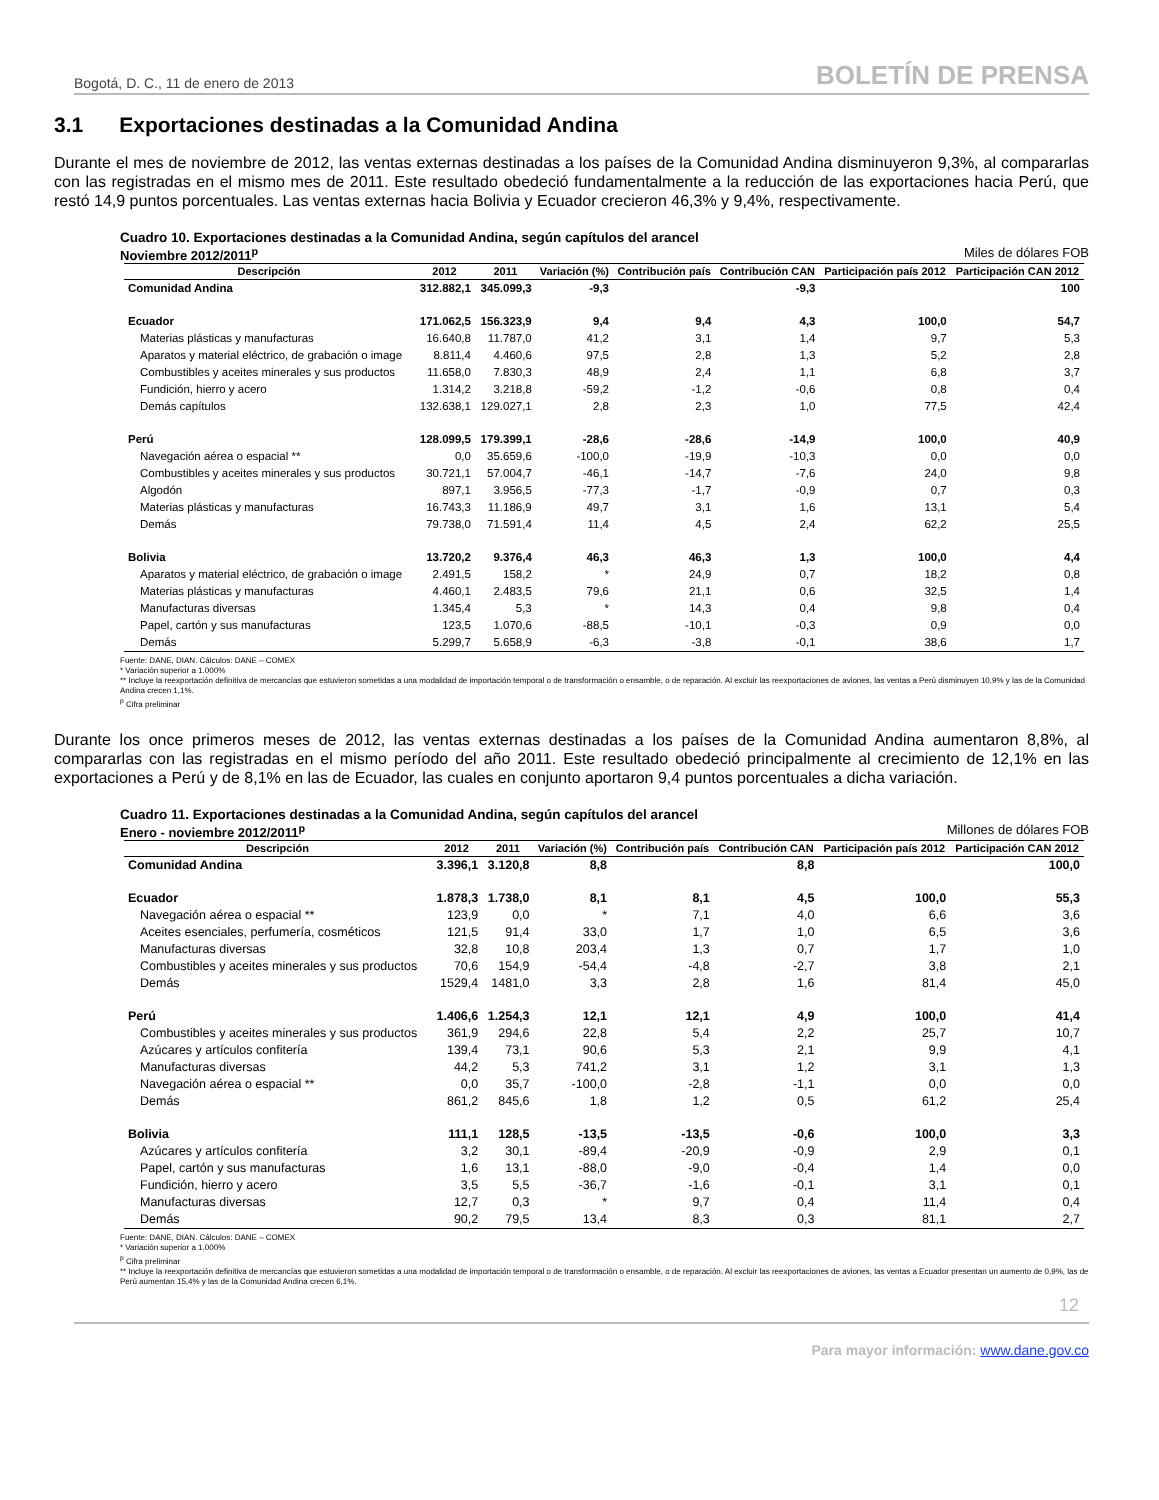Bogotá, D. C., 11 de enero de 2013 BOLETÍN DE PRENSA
3.1 Exportaciones destinadas a la Comunidad Andina
Durante el mes de noviembre de 2012, las ventas externas destinadas a los países de la Comunidad Andina disminuyeron 9,3%, al compararlas con las registradas en el mismo mes de 2011. Este resultado obedeció fundamentalmente a la reducción de las exportaciones hacia Perú, que restó 14,9 puntos porcentuales. Las ventas externas hacia Bolivia y Ecuador crecieron 46,3% y 9,4%, respectivamente.
Cuadro 10. Exportaciones destinadas a la Comunidad Andina, según capítulos del arancel
Noviembre 2012/2011<sup>p</sup> Miles de dólares FOB
| Descripción | 2012 | 2011 | Variación (%) | Contribución país | Contribución CAN | Participación país 2012 | Participación CAN 2012 |
| --- | --- | --- | --- | --- | --- | --- | --- |
| Comunidad Andina | 312.882,1 | 345.099,3 | -9,3 | | -9,3 | | 100 |
| Ecuador | 171.062,5 | 156.323,9 | 9,4 | 9,4 | 4,3 | 100,0 | 54,7 |
| Materias plásticas y manufacturas | 16.640,8 | 11.787,0 | 41,2 | 3,1 | 1,4 | 9,7 | 5,3 |
| Aparatos y material eléctrico, de grabación o image | 8.811,4 | 4.460,6 | 97,5 | 2,8 | 1,3 | 5,2 | 2,8 |
| Combustibles y aceites minerales y sus productos | 11.658,0 | 7.830,3 | 48,9 | 2,4 | 1,1 | 6,8 | 3,7 |
| Fundición, hierro y acero | 1.314,2 | 3.218,8 | -59,2 | -1,2 | -0,6 | 0,8 | 0,4 |
| Demás capítulos | 132.638,1 | 129.027,1 | 2,8 | 2,3 | 1,0 | 77,5 | 42,4 |
| Perú | 128.099,5 | 179.399,1 | -28,6 | -28,6 | -14,9 | 100,0 | 40,9 |
| Navegación aérea o espacial ** | 0,0 | 35.659,6 | -100,0 | -19,9 | -10,3 | 0,0 | 0,0 |
| Combustibles y aceites minerales y sus productos | 30.721,1 | 57.004,7 | -46,1 | -14,7 | -7,6 | 24,0 | 9,8 |
| Algodón | 897,1 | 3.956,5 | -77,3 | -1,7 | -0,9 | 0,7 | 0,3 |
| Materias plásticas y manufacturas | 16.743,3 | 11.186,9 | 49,7 | 3,1 | 1,6 | 13,1 | 5,4 |
| Demás | 79.738,0 | 71.591,4 | 11,4 | 4,5 | 2,4 | 62,2 | 25,5 |
| Bolivia | 13.720,2 | 9.376,4 | 46,3 | 46,3 | 1,3 | 100,0 | 4,4 |
| Aparatos y material eléctrico, de grabación o image | 2.491,5 | 158,2 | * | 24,9 | 0,7 | 18,2 | 0,8 |
| Materias plásticas y manufacturas | 4.460,1 | 2.483,5 | 79,6 | 21,1 | 0,6 | 32,5 | 1,4 |
| Manufacturas diversas | 1.345,4 | 5,3 | * | 14,3 | 0,4 | 9,8 | 0,4 |
| Papel, cartón y sus manufacturas | 123,5 | 1.070,6 | -88,5 | -10,1 | -0,3 | 0,9 | 0,0 |
| Demás | 5.299,7 | 5.658,9 | -6,3 | -3,8 | -0,1 | 38,6 | 1,7 |
Fuente: DANE, DIAN. Cálculos: DANE – COMEX
* Variación superior a 1.000%
** Incluye la reexportación definitiva de mercancías que estuvieron sometidas a una modalidad de importación temporal o de transformación o ensamble, o de reparación. Al excluir las reexportaciones de aviones, las ventas a Perú disminuyen 10,9% y las de la Comunidad Andina crecen 1,1%.
<sup>p</sup> Cifra preliminar
Durante los once primeros meses de 2012, las ventas externas destinadas a los países de la Comunidad Andina aumentaron 8,8%, al compararlas con las registradas en el mismo período del año 2011. Este resultado obedeció principalmente al crecimiento de 12,1% en las exportaciones a Perú y de 8,1% en las de Ecuador, las cuales en conjunto aportaron 9,4 puntos porcentuales a dicha variación.
Cuadro 11. Exportaciones destinadas a la Comunidad Andina, según capítulos del arancel
Enero - noviembre 2012/2011<sup>p</sup> Millones de dólares FOB
| Descripción | 2012 | 2011 | Variación (%) | Contribución país | Contribución CAN | Participación país 2012 | Participación CAN 2012 |
| --- | --- | --- | --- | --- | --- | --- | --- |
| Comunidad Andina | 3.396,1 | 3.120,8 | 8,8 | | 8,8 | | 100,0 |
| Ecuador | 1.878,3 | 1.738,0 | 8,1 | 8,1 | 4,5 | 100,0 | 55,3 |
| Navegación aérea o espacial ** | 123,9 | 0,0 | * | 7,1 | 4,0 | 6,6 | 3,6 |
| Aceites esenciales, perfumería, cosméticos | 121,5 | 91,4 | 33,0 | 1,7 | 1,0 | 6,5 | 3,6 |
| Manufacturas diversas | 32,8 | 10,8 | 203,4 | 1,3 | 0,7 | 1,7 | 1,0 |
| Combustibles y aceites minerales y sus productos | 70,6 | 154,9 | -54,4 | -4,8 | -2,7 | 3,8 | 2,1 |
| Demás | 1529,4 | 1481,0 | 3,3 | 2,8 | 1,6 | 81,4 | 45,0 |
| Perú | 1.406,6 | 1.254,3 | 12,1 | 12,1 | 4,9 | 100,0 | 41,4 |
| Combustibles y aceites minerales y sus productos | 361,9 | 294,6 | 22,8 | 5,4 | 2,2 | 25,7 | 10,7 |
| Azúcares y artículos confitería | 139,4 | 73,1 | 90,6 | 5,3 | 2,1 | 9,9 | 4,1 |
| Manufacturas diversas | 44,2 | 5,3 | 741,2 | 3,1 | 1,2 | 3,1 | 1,3 |
| Navegación aérea o espacial ** | 0,0 | 35,7 | -100,0 | -2,8 | -1,1 | 0,0 | 0,0 |
| Demás | 861,2 | 845,6 | 1,8 | 1,2 | 0,5 | 61,2 | 25,4 |
| Bolivia | 111,1 | 128,5 | -13,5 | -13,5 | -0,6 | 100,0 | 3,3 |
| Azúcares y artículos confitería | 3,2 | 30,1 | -89,4 | -20,9 | -0,9 | 2,9 | 0,1 |
| Papel, cartón y sus manufacturas | 1,6 | 13,1 | -88,0 | -9,0 | -0,4 | 1,4 | 0,0 |
| Fundición, hierro y acero | 3,5 | 5,5 | -36,7 | -1,6 | -0,1 | 3,1 | 0,1 |
| Manufacturas diversas | 12,7 | 0,3 | * | 9,7 | 0,4 | 11,4 | 0,4 |
| Demás | 90,2 | 79,5 | 13,4 | 8,3 | 0,3 | 81,1 | 2,7 |
Fuente: DANE, DIAN. Cálculos: DANE – COMEX
* Variación superior a 1.000%
<sup>p</sup> Cifra preliminar
** Incluye la reexportación definitiva de mercancías que estuvieron sometidas a una modalidad de importación temporal o de transformación o ensamble, o de reparación. Al excluir las reexportaciones de aviones, las ventas a Ecuador presentan un aumento de 0,9%, las de Perú aumentan 15,4% y las de la Comunidad Andina crecen 6,1%.
12
Para mayor información: www.dane.gov.co